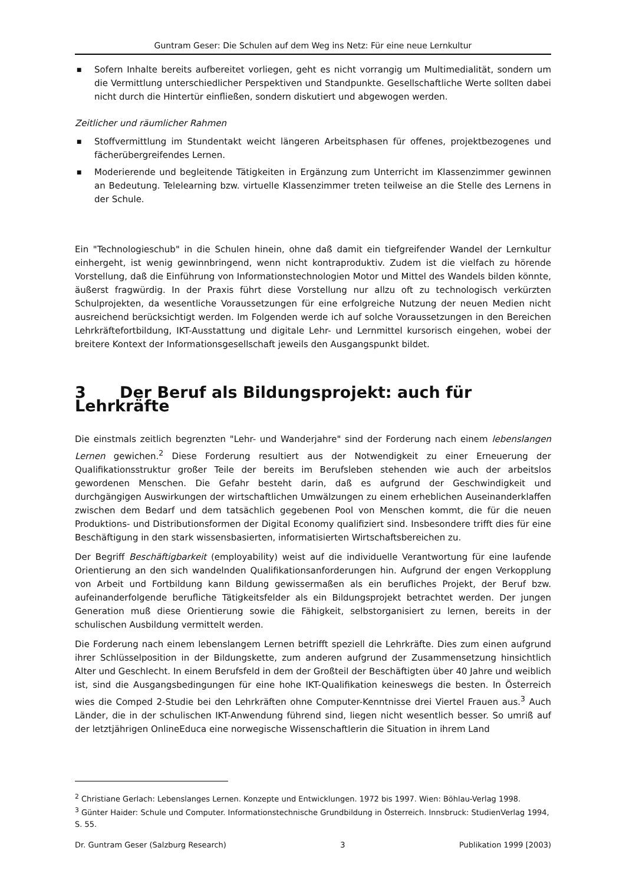Guntram Geser: Die Schulen auf dem Weg ins Netz: Für eine neue Lernkultur
■ Sofern Inhalte bereits aufbereitet vorliegen, geht es nicht vorrangig um Multimedialität, sondern um die Vermittlung unterschiedlicher Perspektiven und Standpunkte. Gesellschaftliche Werte sollten dabei nicht durch die Hintertür einfließen, sondern diskutiert und abgewogen werden.
Zeitlicher und räumlicher Rahmen
■ Stoffvermittlung im Stundentakt weicht längeren Arbeitsphasen für offenes, projektbezogenes und fächerübergreifendes Lernen.
■ Moderierende und begleitende Tätigkeiten in Ergänzung zum Unterricht im Klassenzimmer gewinnen an Bedeutung. Telelearning bzw. virtuelle Klassenzimmer treten teilweise an die Stelle des Lernens in der Schule.
Ein "Technologieschub" in die Schulen hinein, ohne daß damit ein tiefgreifender Wandel der Lernkultur einhergeht, ist wenig gewinnbringend, wenn nicht kontraproduktiv. Zudem ist die vielfach zu hörende Vorstellung, daß die Einführung von Informationstechnologien Motor und Mittel des Wandels bilden könnte, äußerst fragwürdig. In der Praxis führt diese Vorstellung nur allzu oft zu technologisch verkürzten Schulprojekten, da wesentliche Voraussetzungen für eine erfolgreiche Nutzung der neuen Medien nicht ausreichend berücksichtigt werden. Im Folgenden werde ich auf solche Voraussetzungen in den Bereichen Lehrkräftefortbildung, IKT-Ausstattung und digitale Lehr- und Lernmittel kursorisch eingehen, wobei der breitere Kontext der Informationsgesellschaft jeweils den Ausgangspunkt bildet.
3 Der Beruf als Bildungsprojekt: auch für Lehrkräfte
Die einstmals zeitlich begrenzten "Lehr- und Wanderjahre" sind der Forderung nach einem lebenslangen Lernen gewichen.<sup>2</sup> Diese Forderung resultiert aus der Notwendigkeit zu einer Erneuerung der Qualifikationsstruktur großer Teile der bereits im Berufsleben stehenden wie auch der arbeitslos gewordenen Menschen. Die Gefahr besteht darin, daß es aufgrund der Geschwindigkeit und durchgängigen Auswirkungen der wirtschaftlichen Umwälzungen zu einem erheblichen Auseinanderklaffen zwischen dem Bedarf und dem tatsächlich gegebenen Pool von Menschen kommt, die für die neuen Produktions- und Distributionsformen der Digital Economy qualifiziert sind. Insbesondere trifft dies für eine Beschäftigung in den stark wissensbasierten, informatisierten Wirtschaftsbereichen zu.
Der Begriff Beschäftigbarkeit (employability) weist auf die individuelle Verantwortung für eine laufende Orientierung an den sich wandelnden Qualifikationsanforderungen hin. Aufgrund der engen Verkopplung von Arbeit und Fortbildung kann Bildung gewissermaßen als ein berufliches Projekt, der Beruf bzw. aufeinanderfolgende berufliche Tätigkeitsfelder als ein Bildungsprojekt betrachtet werden. Der jungen Generation muß diese Orientierung sowie die Fähigkeit, selbstorganisiert zu lernen, bereits in der schulischen Ausbildung vermittelt werden.
Die Forderung nach einem lebenslangem Lernen betrifft speziell die Lehrkräfte. Dies zum einen aufgrund ihrer Schlüsselposition in der Bildungskette, zum anderen aufgrund der Zusammensetzung hinsichtlich Alter und Geschlecht. In einem Berufsfeld in dem der Großteil der Beschäftigten über 40 Jahre und weiblich ist, sind die Ausgangsbedingungen für eine hohe IKT-Qualifikation keineswegs die besten. In Österreich wies die Comped 2-Studie bei den Lehrkräften ohne Computer-Kenntnisse drei Viertel Frauen aus.<sup>3</sup> Auch Länder, die in der schulischen IKT-Anwendung führend sind, liegen nicht wesentlich besser. So umriß auf der letztjährigen OnlineEduca eine norwegische Wissenschaftlerin die Situation in ihrem Land
<sup>2</sup> Christiane Gerlach: Lebenslanges Lernen. Konzepte und Entwicklungen. 1972 bis 1997. Wien: Böhlau-Verlag 1998.
<sup>3</sup> Günter Haider: Schule und Computer. Informationstechnische Grundbildung in Österreich. Innsbruck: StudienVerlag 1994, S. 55.
Dr. Guntram Geser (Salzburg Research) 3 Publikation 1999 [2003)